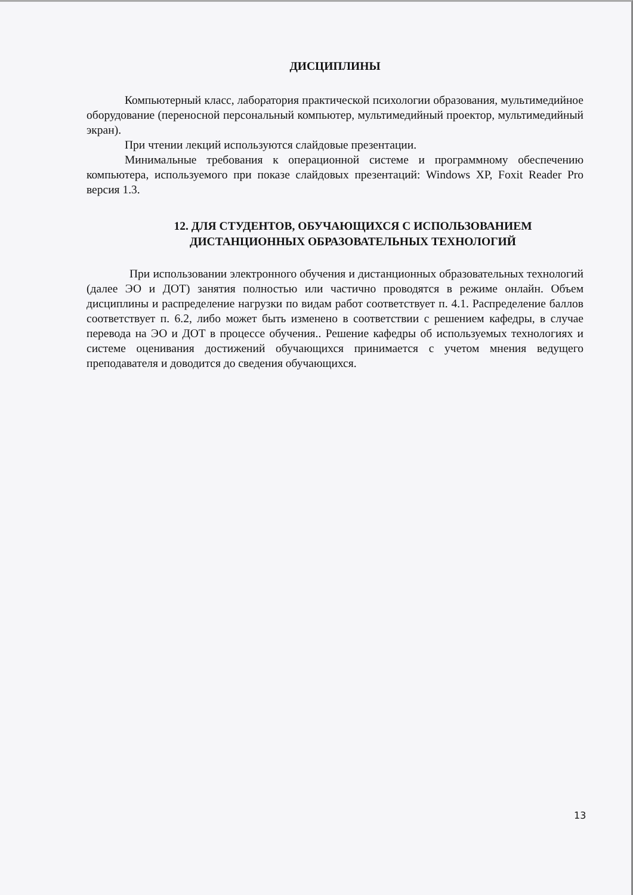ДИСЦИПЛИНЫ
Компьютерный класс, лаборатория практической психологии образования, мультимедийное оборудование (переносной персональный компьютер, мультимедийный проектор, мультимедийный экран).
При чтении лекций используются слайдовые презентации.
Минимальные требования к операционной системе и программному обеспечению компьютера, используемого при показе слайдовых презентаций: Windows XP, Foxit Reader Pro версия 1.3.
12. ДЛЯ СТУДЕНТОВ, ОБУЧАЮЩИХСЯ С ИСПОЛЬЗОВАНИЕМ
ДИСТАНЦИОННЫХ ОБРАЗОВАТЕЛЬНЫХ ТЕХНОЛОГИЙ
При использовании электронного обучения и дистанционных образовательных технологий (далее ЭО и ДОТ) занятия полностью или частично проводятся в режиме онлайн. Объем дисциплины и распределение нагрузки по видам работ соответствует п. 4.1. Распределение баллов соответствует п. 6.2, либо может быть изменено в соответствии с решением кафедры, в случае перевода на ЭО и ДОТ в процессе обучения.. Решение кафедры об используемых технологиях и системе оценивания достижений обучающихся принимается с учетом мнения ведущего преподавателя и доводится до сведения обучающихся.
13